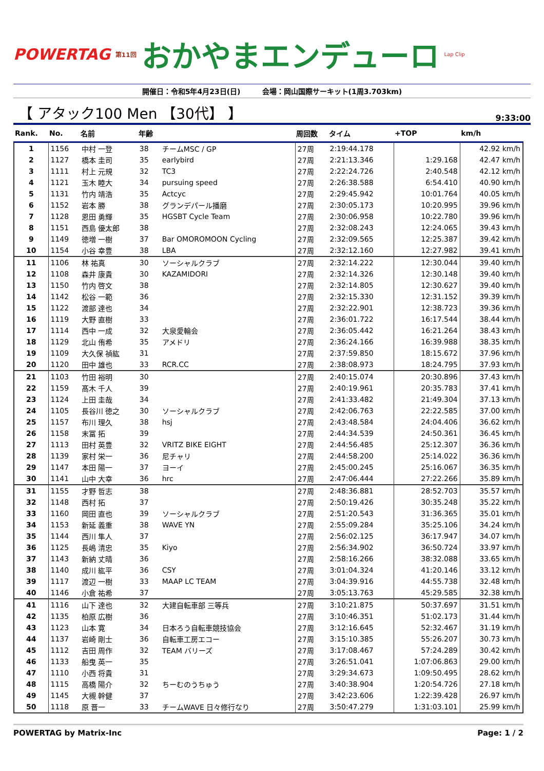POWERTAG 第11回 おかやまエンデューロ Lap Clip
開催日：令和5年4月23日(日)　　　会場：岡山国際サーキット(1周3.703km)
【 アタック100 Men 【30代】 】
9:33:00
| Rank. | No. | 名前 | 年齢 | | 周回数 | タイム | +TOP | km/h |
| --- | --- | --- | --- | --- | --- | --- | --- | --- |
| 1 | 1156 | 中村 一登 | 38 | チームMSC / GP | 27周 | 2:19:44.178 | | 42.92 km/h |
| 2 | 1127 | 橋本 圭司 | 35 | earlybird | 27周 | 2:21:13.346 | 1:29.168 | 42.47 km/h |
| 3 | 1111 | 村上 元規 | 32 | TC3 | 27周 | 2:22:24.726 | 2:40.548 | 42.12 km/h |
| 4 | 1121 | 玉木 睦大 | 34 | pursuing speed | 27周 | 2:26:38.588 | 6:54.410 | 40.90 km/h |
| 5 | 1131 | 竹内 靖浩 | 35 | Actcyc | 27周 | 2:29:45.942 | 10:01.764 | 40.05 km/h |
| 6 | 1152 | 岩本 勝 | 38 | グランデパール播磨 | 27周 | 2:30:05.173 | 10:20.995 | 39.96 km/h |
| 7 | 1128 | 恩田 勇輝 | 35 | HGSBT Cycle Team | 27周 | 2:30:06.958 | 10:22.780 | 39.96 km/h |
| 8 | 1151 | 西島 優太郎 | 38 | | 27周 | 2:32:08.243 | 12:24.065 | 39.43 km/h |
| 9 | 1149 | 徳増 一樹 | 37 | Bar OMOROMOON Cycling | 27周 | 2:32:09.565 | 12:25.387 | 39.42 km/h |
| 10 | 1154 | 小谷 幸豊 | 38 | LBA | 27周 | 2:32:12.160 | 12:27.982 | 39.41 km/h |
| 11 | 1106 | 林 祐真 | 30 | ソーシャルクラブ | 27周 | 2:32:14.222 | 12:30.044 | 39.40 km/h |
| 12 | 1108 | 森井 康貴 | 30 | KAZAMIDORI | 27周 | 2:32:14.326 | 12:30.148 | 39.40 km/h |
| 13 | 1150 | 竹内 啓文 | 38 | | 27周 | 2:32:14.805 | 12:30.627 | 39.40 km/h |
| 14 | 1142 | 松谷 一範 | 36 | | 27周 | 2:32:15.330 | 12:31.152 | 39.39 km/h |
| 15 | 1122 | 渡部 達也 | 34 | | 27周 | 2:32:22.901 | 12:38.723 | 39.36 km/h |
| 16 | 1119 | 大野 直樹 | 33 | | 27周 | 2:36:01.722 | 16:17.544 | 38.44 km/h |
| 17 | 1114 | 西中 一成 | 32 | 大泉愛輪会 | 27周 | 2:36:05.442 | 16:21.264 | 38.43 km/h |
| 18 | 1129 | 北山 侑希 | 35 | アメドリ | 27周 | 2:36:24.166 | 16:39.988 | 38.35 km/h |
| 19 | 1109 | 大久保 禎紘 | 31 | | 27周 | 2:37:59.850 | 18:15.672 | 37.96 km/h |
| 20 | 1120 | 田中 雄也 | 33 | RCR.CC | 27周 | 2:38:08.973 | 18:24.795 | 37.93 km/h |
| 21 | 1103 | 竹田 裕明 | 30 | | 27周 | 2:40:15.074 | 20:30.896 | 37.43 km/h |
| 22 | 1159 | 髙木 千人 | 39 | | 27周 | 2:40:19.961 | 20:35.783 | 37.41 km/h |
| 23 | 1124 | 上田 圭哉 | 34 | | 27周 | 2:41:33.482 | 21:49.304 | 37.13 km/h |
| 24 | 1105 | 長谷川 徳之 | 30 | ソーシャルクラブ | 27周 | 2:42:06.763 | 22:22.585 | 37.00 km/h |
| 25 | 1157 | 布川 理久 | 38 | hsj | 27周 | 2:43:48.584 | 24:04.406 | 36.62 km/h |
| 26 | 1158 | 末冨 拓 | 39 | | 27周 | 2:44:34.539 | 24:50.361 | 36.45 km/h |
| 27 | 1113 | 田村 英豊 | 32 | VRITZ BIKE EIGHT | 27周 | 2:44:56.485 | 25:12.307 | 36.36 km/h |
| 28 | 1139 | 家村 栄一 | 36 | 尼チャリ | 27周 | 2:44:58.200 | 25:14.022 | 36.36 km/h |
| 29 | 1147 | 本田 陽一 | 37 | ヨーイ | 27周 | 2:45:00.245 | 25:16.067 | 36.35 km/h |
| 30 | 1141 | 山中 大幸 | 36 | hrc | 27周 | 2:47:06.444 | 27:22.266 | 35.89 km/h |
| 31 | 1155 | 才野 哲志 | 38 | | 27周 | 2:48:36.881 | 28:52.703 | 35.57 km/h |
| 32 | 1148 | 西村 拓 | 37 | | 27周 | 2:50:19.426 | 30:35.248 | 35.22 km/h |
| 33 | 1160 | 岡田 直也 | 39 | ソーシャルクラブ | 27周 | 2:51:20.543 | 31:36.365 | 35.01 km/h |
| 34 | 1153 | 新延 義重 | 38 | WAVE YN | 27周 | 2:55:09.284 | 35:25.106 | 34.24 km/h |
| 35 | 1144 | 西川 隼人 | 37 | | 27周 | 2:56:02.125 | 36:17.947 | 34.07 km/h |
| 36 | 1125 | 長嶋 清忠 | 35 | Kiyo | 27周 | 2:56:34.902 | 36:50.724 | 33.97 km/h |
| 37 | 1143 | 新納 丈晴 | 36 | | 27周 | 2:58:16.266 | 38:32.088 | 33.65 km/h |
| 38 | 1140 | 成川 紘平 | 36 | CSY | 27周 | 3:01:04.324 | 41:20.146 | 33.12 km/h |
| 39 | 1117 | 渡辺 一樹 | 33 | MAAP LC TEAM | 27周 | 3:04:39.916 | 44:55.738 | 32.48 km/h |
| 40 | 1146 | 小倉 祐希 | 37 | | 27周 | 3:05:13.763 | 45:29.585 | 32.38 km/h |
| 41 | 1116 | 山下 達也 | 32 | 大建自転車部 三等兵 | 27周 | 3:10:21.875 | 50:37.697 | 31.51 km/h |
| 42 | 1135 | 柏原 広樹 | 36 | | 27周 | 3:10:46.351 | 51:02.173 | 31.44 km/h |
| 43 | 1123 | 山本 寛 | 34 | 日本ろう自転車競技協会 | 27周 | 3:12:16.645 | 52:32.467 | 31.19 km/h |
| 44 | 1137 | 岩崎 剛士 | 36 | 自転車工房エコー | 27周 | 3:15:10.385 | 55:26.207 | 30.73 km/h |
| 45 | 1112 | 吉田 周作 | 32 | TEAM バリーズ | 27周 | 3:17:08.467 | 57:24.289 | 30.42 km/h |
| 46 | 1133 | 船曳 英一 | 35 | | 27周 | 3:26:51.041 | 1:07:06.863 | 29.00 km/h |
| 47 | 1110 | 小西 将貴 | 31 | | 27周 | 3:29:34.673 | 1:09:50.495 | 28.62 km/h |
| 48 | 1115 | 高橋 陽介 | 32 | ちーむのうちゅう | 27周 | 3:40:38.904 | 1:20:54.726 | 27.18 km/h |
| 49 | 1145 | 大槻 幹健 | 37 | | 27周 | 3:42:23.606 | 1:22:39.428 | 26.97 km/h |
| 50 | 1118 | 原 晋一 | 33 | チームWAVE 日々修行なり | 27周 | 3:50:47.279 | 1:31:03.101 | 25.99 km/h |
POWERTAG by Matrix-Inc Page: 1 / 2